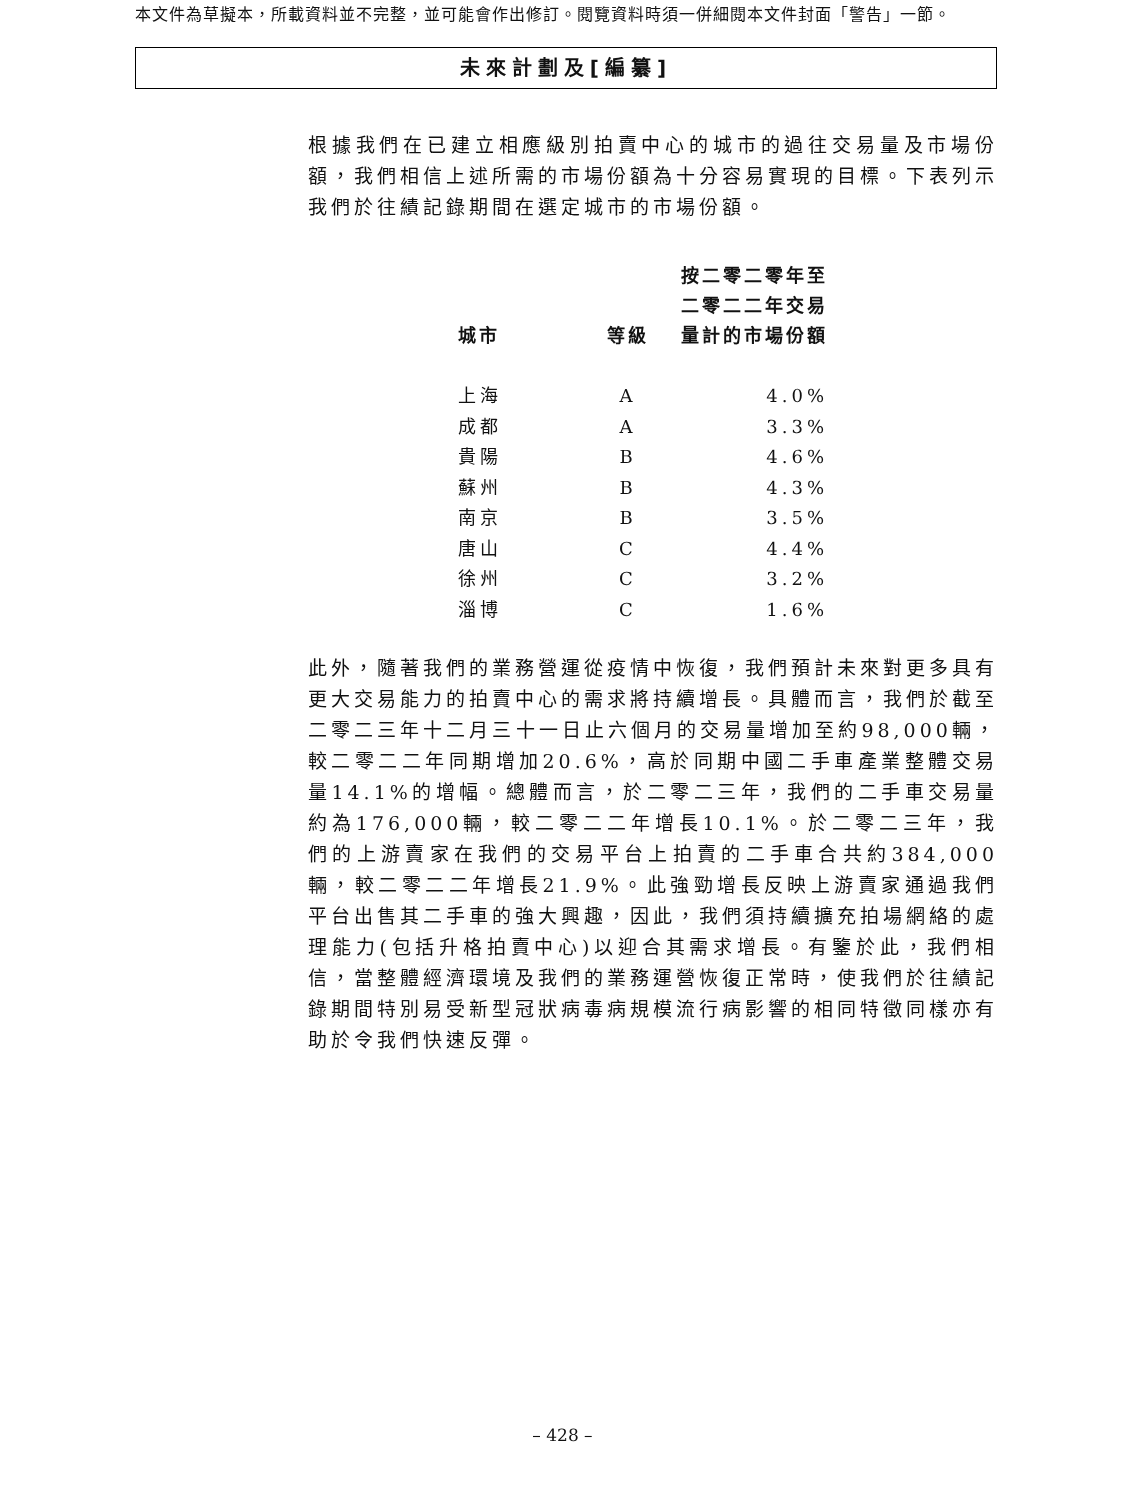本文件為草擬本，所載資料並不完整，並可能會作出修訂。閱覽資料時須一併細閱本文件封面「警告」一節。
未來計劃及[編纂]
根據我們在已建立相應級別拍賣中心的城市的過往交易量及市場份額，我們相信上述所需的市場份額為十分容易實現的目標。下表列示我們於往績記錄期間在選定城市的市場份額。
| 城市 | 等級 | 按二零二零年至 二零二二年交易 量計的市場份額 |
| --- | --- | --- |
| 上海 | A | 4.0% |
| 成都 | A | 3.3% |
| 貴陽 | B | 4.6% |
| 蘇州 | B | 4.3% |
| 南京 | B | 3.5% |
| 唐山 | C | 4.4% |
| 徐州 | C | 3.2% |
| 淄博 | C | 1.6% |
此外，隨著我們的業務營運從疫情中恢復，我們預計未來對更多具有更大交易能力的拍賣中心的需求將持續增長。具體而言，我們於截至二零二三年十二月三十一日止六個月的交易量增加至約98,000輛，較二零二二年同期增加20.6%，高於同期中國二手車產業整體交易量14.1%的增幅。總體而言，於二零二三年，我們的二手車交易量約為176,000輛，較二零二二年增長10.1%。於二零二三年，我們的上游賣家在我們的交易平台上拍賣的二手車合共約384,000輛，較二零二二年增長21.9%。此強勁增長反映上游賣家通過我們平台出售其二手車的強大興趣，因此，我們須持續擴充拍場網絡的處理能力(包括升格拍賣中心)以迎合其需求增長。有鑒於此，我們相信，當整體經濟環境及我們的業務運營恢復正常時，使我們於往績記錄期間特別易受新型冠狀病毒病規模流行病影響的相同特徵同樣亦有助於令我們快速反彈。
– 428 –